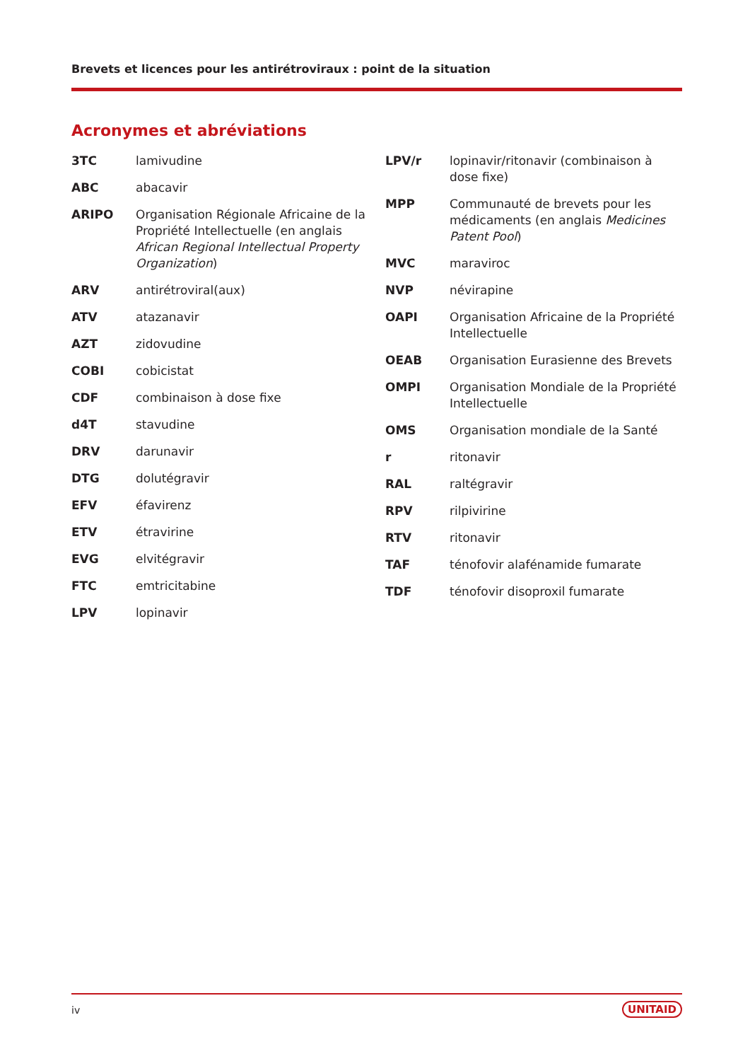Brevets et licences pour les antirétroviraux : point de la situation
Acronymes et abréviations
3TC lamivudine
ABC abacavir
ARIPO Organisation Régionale Africaine de la Propriété Intellectuelle (en anglais African Regional Intellectual Property Organization)
ARV antirétroviral(aux)
ATV atazanavir
AZT zidovudine
COBI cobicistat
CDF combinaison à dose fixe
d4T stavudine
DRV darunavir
DTG dolutégravir
EFV éfavirenz
ETV étravirine
EVG elvitégravir
FTC emtricitabine
LPV lopinavir
LPV/r lopinavir/ritonavir (combinaison à dose fixe)
MPP Communauté de brevets pour les médicaments (en anglais Medicines Patent Pool)
MVC maraviroc
NVP névirapine
OAPI Organisation Africaine de la Propriété Intellectuelle
OEAB Organisation Eurasienne des Brevets
OMPI Organisation Mondiale de la Propriété Intellectuelle
OMS Organisation mondiale de la Santé
r ritonavir
RAL raltégravir
RPV rilpivirine
RTV ritonavir
TAF ténofovir alafénamide fumarate
TDF ténofovir disoproxil fumarate
iv UNITAID